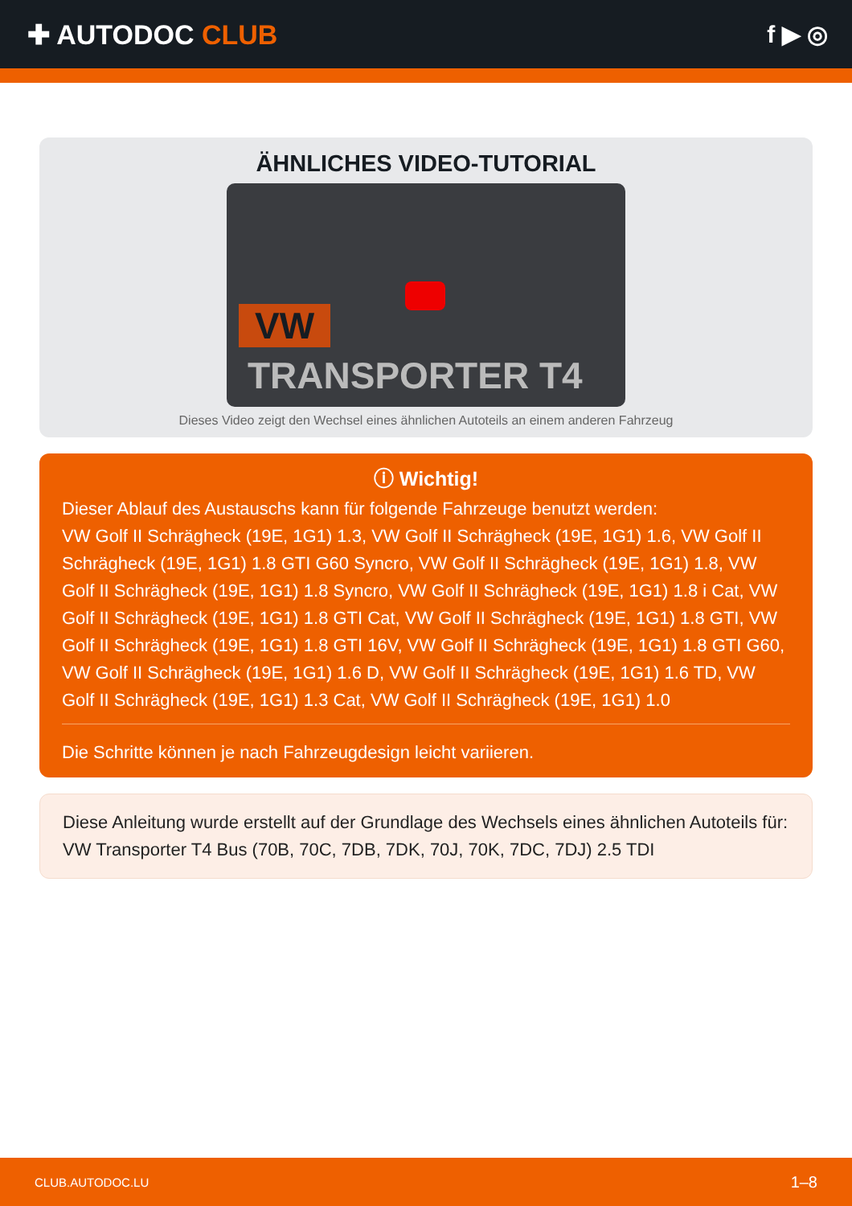✚ AUTODOC CLUB f ▶ ◎
ÄHNLICHES VIDEO-TUTORIAL
VW
TRANSPORTER T4
Dieses Video zeigt den Wechsel eines ähnlichen Autoteils an einem anderen Fahrzeug
ⓘ Wichtig!
Dieser Ablauf des Austauschs kann für folgende Fahrzeuge benutzt werden:
VW Golf II Schrägheck (19E, 1G1) 1.3, VW Golf II Schrägheck (19E, 1G1) 1.6, VW Golf II Schrägheck (19E, 1G1) 1.8 GTI G60 Syncro, VW Golf II Schrägheck (19E, 1G1) 1.8, VW Golf II Schrägheck (19E, 1G1) 1.8 Syncro, VW Golf II Schrägheck (19E, 1G1) 1.8 i Cat, VW Golf II Schrägheck (19E, 1G1) 1.8 GTI Cat, VW Golf II Schrägheck (19E, 1G1) 1.8 GTI, VW Golf II Schrägheck (19E, 1G1) 1.8 GTI 16V, VW Golf II Schrägheck (19E, 1G1) 1.8 GTI G60, VW Golf II Schrägheck (19E, 1G1) 1.6 D, VW Golf II Schrägheck (19E, 1G1) 1.6 TD, VW Golf II Schrägheck (19E, 1G1) 1.3 Cat, VW Golf II Schrägheck (19E, 1G1) 1.0
Die Schritte können je nach Fahrzeugdesign leicht variieren.
Diese Anleitung wurde erstellt auf der Grundlage des Wechsels eines ähnlichen Autoteils für: VW Transporter T4 Bus (70B, 70C, 7DB, 7DK, 70J, 70K, 7DC, 7DJ) 2.5 TDI
CLUB.AUTODOC.LU 1–8